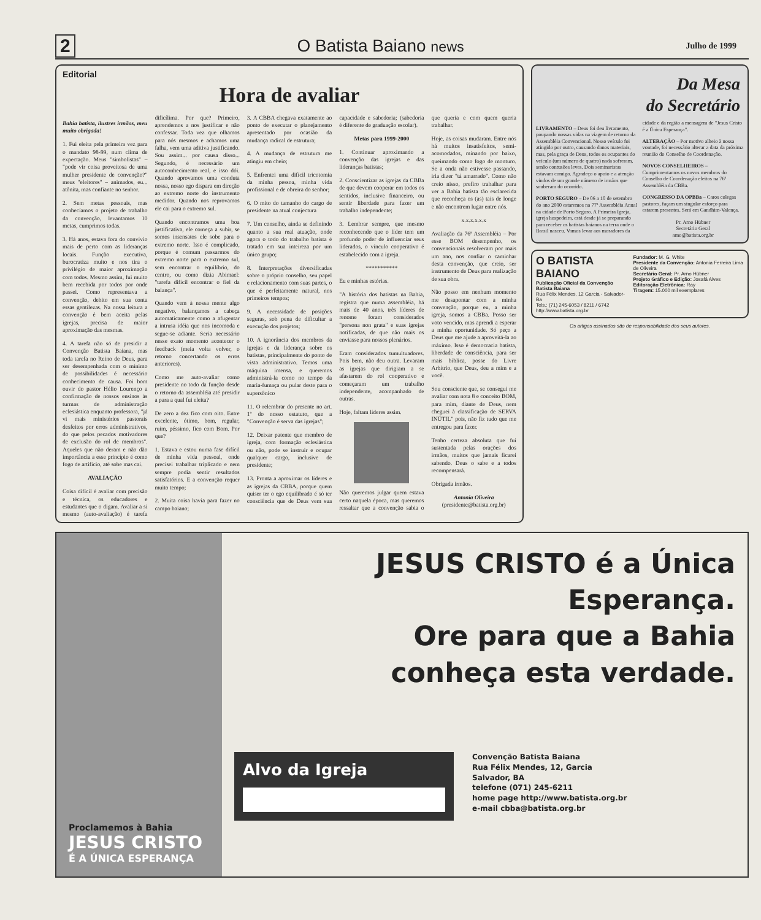2 O Batista Baiano news Julho de 1999
Editorial
Hora de avaliar
Bahia batista, ilustres irmãos, meu muito obrigada!
1. Fui eleita pela primeira vez para o mandato 98-99, num clima de expectação. Meus "simbolistas" – "pode vir coisa proveitosa de uma mulher presidente de convenção?" meus "eleitores" – animados, eu... atônita, mas confiante no senhor.
2. Sem metas pessoais, mas conhecíamos o projeto de trabalho da convenção, levantamos 10 metas, cumprimos todas.
3. Há anos, estava fora do convívio mais de perto com as lideranças locais. Função executiva, burocratiza muito e nos tira o privilégio de maior aproximação com todos. Mesmo assim, fui muito bem recebida por todos por onde passei. Como representava a convenção, debito em sua conta essas gentilezas. Na nossa leitura a convenção é bem aceita pelas igrejas, precisa de maior aproximação das mesmas.
4. A tarefa não só de presidir a Convenção Batista Baiana, mas toda tarefa no Reino de Deus, para ser desempenhada com o mínimo de possibilidades é necessário conhecimento de causa. Foi bom ouvir do pastor Hélio Lourenço a confirmação de nossos ensinos às turmas de administração eclesiástica enquanto professora, "já vi mais ministérios pastorais desfeitos por erros administrativos, do que pelos pecados motivadores de exclusão do rol de membros". Aqueles que não deram e não dão importância a esse princípio é como fogo de artifício, até sobe mas cai.
AVALIAÇÃO
Coisa difícil é avaliar com precisão e técnica, os educadores e estudantes que o digam. Avaliar a si mesmo (auto-avaliação) é tarefa dificílima. Por que? Primeiro, aprendemos a nos justificar e não confessar. Toda vez que olhamos para nós mesmos e achamos uma falha, vem uma aditiva justificando. Sou assim... por causa disso... Segundo, é necessário um autoconhecimento real, e isso dói. Quando aprovamos uma conduta nossa, nosso ego dispara em direção ao extremo norte do instrumento medidor. Quando nos reprovamos ele cai para o extremo sul.
Quando encontramos uma boa justificativa, ele começa a subir, se somos insensatos ele sobe para o extremo norte. Isso é complicado, porque é comum passarmos do extremo norte para o extremo sul, sem encontrar o equilíbrio, do centro, ou como dizia Abimael: "tarefa difícil encontrar o fiel da balança".
Quando vem à nossa mente algo negativo, balançamos a cabeça automaticamente como a afugentar a intrusa idéia que nos incomoda e segue-se adiante. Seria necessário nesse exato momento acontecer o feedback (meia volta volver, o retorno concertando os erros anteriores).
Como me auto-avaliar como presidente no todo da função desde o retorno da assembléia até presidir a para a qual fui eleita?
De zero a dez fico com oito. Entre excelente, ótimo, bom, regular, ruim, péssimo, fico com Bom. Por que?
1. Estava e estou numa fase difícil de minha vida pessoal, onde precisei trabalhar triplicado e nem sempre podia sentir resultados satisfatórios. E a convenção requer muito tempo;
2. Muita coisa havia para fazer no campo baiano;
3. A CBBA chegava exatamente ao ponto de executar o planejamento apresentado por ocasião da mudança radical de estrutura;
4. A mudança de estrutura me atingiu em cheio;
5. Enfrentei uma difícil tricotomia da minha pessoa, minha vida profissional e de obreira do senhor;
6. O mito do tamanho do cargo de presidente na atual conjectura
7. Um conselho, ainda se definindo quanto a sua real atuação, onde agora o todo do trabalho batista é tratado em sua inteireza por um único grupo;
8. Interpretações diversificadas sobre o próprio conselho, seu papel e relacionamento com suas partes, o que é perfeitamente natural, nos primeiros tempos;
9. A necessidade de posições seguras, sob pena de dificultar a execução dos projetos;
10. A ignorância dos membros da igrejas e da liderança sobre os batistas, principalmente do ponto de vista administrativo. Temos uma máquina imensa, e queremos administrá-la como no tempo da maria-fumaça ou pular deste para o supersônico
11. O relembrar do presente no art. 1º do nosso estatuto, que a "Convenção é serva das igrejas";
12. Deixar patente que membro de igreja, com formação eclesiástica ou não, pode se instruir e ocupar qualquer cargo, inclusive de presidente;
13. Pronta a aproximar os líderes e as igrejas da CBBA, porque quem quiser ter o ego equilibrado é só ter consciência que de Deus vem sua capacidade e sabedoria; (sabedoria é diferente de graduação escolar).
Metas para 1999-2000
1. Continuar aproximando a convenção das igrejas e das lideranças batistas;
2. Conscientizar as igrejas da CBBa de que devem cooperar em todos os sentidos, inclusive financeiro, ou sentir liberdade para fazer um trabalho independente;
3. Lembrar sempre, que mesmo reconhecendo que o líder tem um profundo poder de influenciar seus liderados, o vínculo cooperativo é estabelecido com a igreja.
***********
Eu e minhas estórias.
"A história dos batistas na Bahia, registra que numa assembléia, há mais de 40 anos, três líderes de renome foram considerados "persona non grata" e suas igrejas notificadas, de que não mais os enviasse para nossos plenários.
Eram considerados tumultuadores. Pois bem, não deu outra. Levaram as igrejas que dirigiam a se afastarem do rol cooperativo e começaram um trabalho independente, acompanhado de outras.
Hoje, faltam líderes assim.
Não queremos julgar quem estava certo naquela época, mas queremos ressaltar que a convenção sabia o que queria e com quem queria trabalhar.
Hoje, as coisas mudaram. Entre nós há muitos insatisfeitos, semi-acomodados, minando por baixo, queimando como fogo de monturo. Se a onda não estivesse passando, iria dizer "tá amarrado". Como não creio nisso, prefiro trabalhar para ver a Bahia batista tão esclarecida que reconheça os (as) tais de longe e não encontrem lugar entre nós.
x.x.x.x.x.x
Avaliação da 76ª Assembléia – Por esse BOM desempenho, os convencionais resolveram por mais um ano, nos confiar o caminhar desta convenção, que creio, ser instrumento de Deus para realização de sua obra.
Não posso em nenhum momento me desapontar com a minha convenção, porque eu, a minha igreja, somos a CBBa. Posso ser voto vencido, mas aprendi a esperar a minha oportunidade. Só peço a Deus que me ajude a aproveitá-la ao máximo. Isso é democracia batista, liberdade de consciência, para ser mais bíblica, posse do Livre Arbítrio, que Deus, deu a mim e a você.
Sou consciente que, se consegui me avaliar com nota 8 e conceito BOM, para mim, diante de Deus, nem cheguei à classificação de SERVA INÚTIL" pois, não fiz tudo que me entregou para fazer.
Tenho certeza absoluta que fui sustentada pelas orações dos irmãos, muitos que jamais ficarei sabendo. Deus o sabe e a todos recompensará.
Obrigada irmãos.
Antonia Oliveira
(presidente@batista.org.br)
Da Mesa
do Secretário
LIVRAMENTO – Deus foi deu livramento, poupando nossas vidas na viagem de retorno da Assembléia Convencional. Nosso veículo foi atingido por outro, causando danos materiais, mas, pela graça de Deus, todos os ocupantes do veículo (um número de quatro) nada sofreram, senão contusões leves. Dois seminaristas estavam comigo. Agradeço o apoio e a atenção vindos de um grande número de irmãos que souberam do ocorrido.
PORTO SEGURO – De 06 a 10 de setembro do ano 2000 estaremos na 77ª Assembléia Anual na cidade de Porto Seguro. A Primeira Igreja, igreja hospedeira, está desde já se preparando para receber os batistas baianos na terra onde o Brasil nasceu. Vamos levar aos moradores da cidade e da região a mensagem de "Jesus Cristo é a Única Esperança".
ALTERAÇÃO – Por motivo alheio à nossa vontade, foi necessário alterar a data da próxima reunião do Conselho de Coordenação.
NOVOS CONSELHEIROS – Cumprimentamos os novos membros do Conselho de Coordenação eleitos na 76ª Assembléia da CBBa.
CONGRESSO DA OPBBa – Caros colegas pastores, façam um singular esforço para estarem presentes. Será em Gandhim-Valença.
Pr. Arno Hübner
Secretário Geral
arno@batista.org.br
O BATISTA BAIANO
Publicação Oficial da Convenção Batista Baiana
Rua Félix Mendes, 12 Garcia - Salvador-Ba
Tels.: (71) 245-6053 / 8211 / 6742
http://www.batista.org.br
Fundador: M. G. White
Presidente da Convenção: Antonia Ferreira Lima de Oliveira
Secretário Geral: Pr. Arno Hübner
Projeto Gráfico e Edição: Josafá Alves
Editoração Eletrônica: Ray
Tiragem: 15.000 mil exemplares
Os artigos assinados são de responsabilidade dos seus autores.
Proclamemos à Bahia
JESUS CRISTO
É A ÚNICA ESPERANÇA
JESUS CRISTO é a Única Esperança.
Ore para que a Bahia
conheça esta verdade.
Alvo da Igreja
Convenção Batista Baiana
Rua Félix Mendes, 12, Garcia
Salvador, BA
telefone (071) 245-6211
home page http://www.batista.org.br
e-mail cbba@batista.org.br